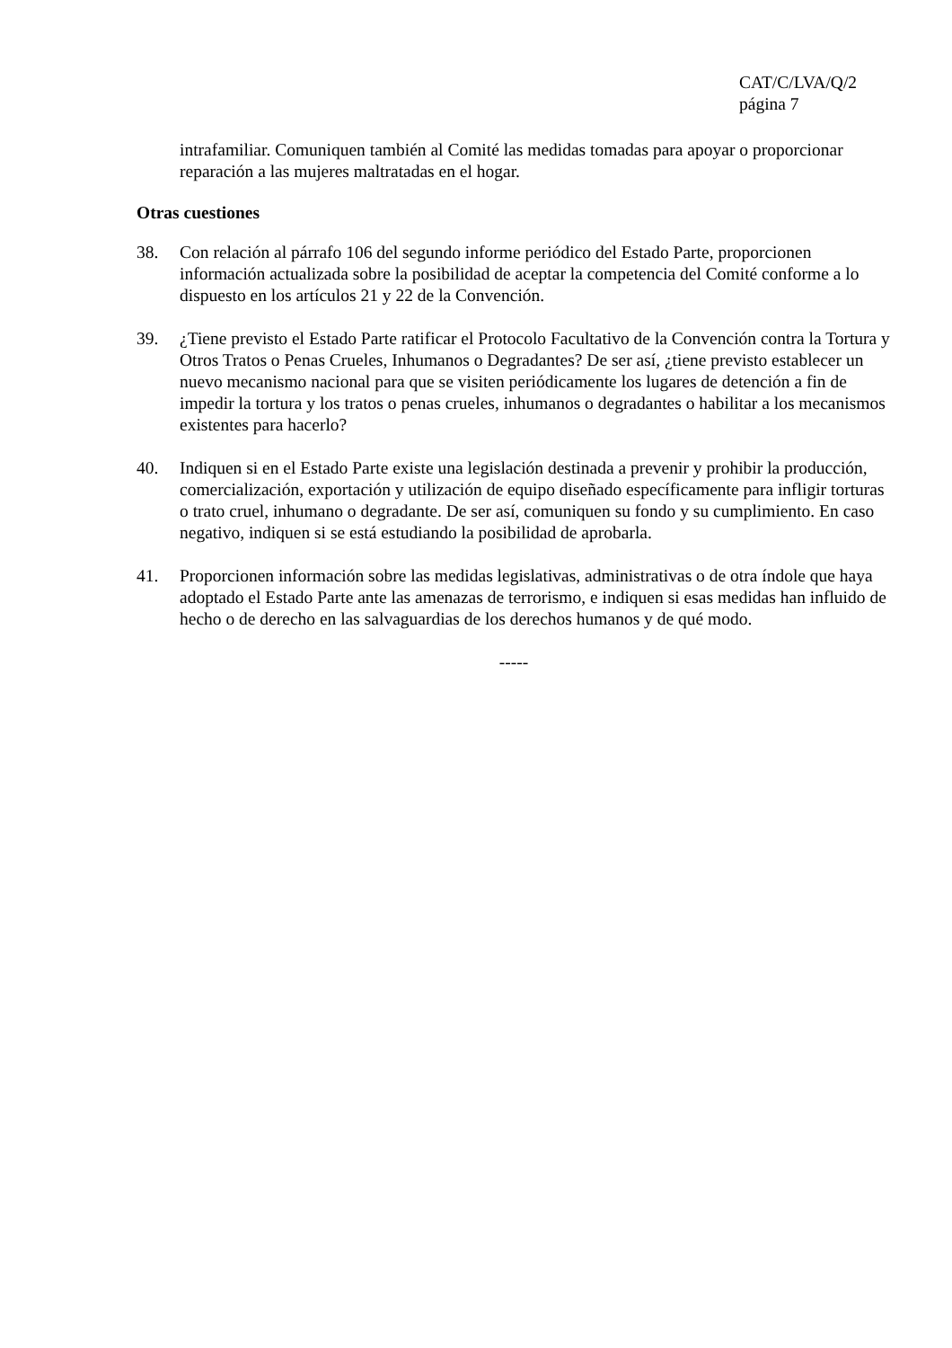CAT/C/LVA/Q/2
página 7
intrafamiliar. Comuniquen también al Comité las medidas tomadas para apoyar o proporcionar reparación a las mujeres maltratadas en el hogar.
Otras cuestiones
38. Con relación al párrafo 106 del segundo informe periódico del Estado Parte, proporcionen información actualizada sobre la posibilidad de aceptar la competencia del Comité conforme a lo dispuesto en los artículos 21 y 22 de la Convención.
39. ¿Tiene previsto el Estado Parte ratificar el Protocolo Facultativo de la Convención contra la Tortura y Otros Tratos o Penas Crueles, Inhumanos o Degradantes? De ser así, ¿tiene previsto establecer un nuevo mecanismo nacional para que se visiten periódicamente los lugares de detención a fin de impedir la tortura y los tratos o penas crueles, inhumanos o degradantes o habilitar a los mecanismos existentes para hacerlo?
40. Indiquen si en el Estado Parte existe una legislación destinada a prevenir y prohibir la producción, comercialización, exportación y utilización de equipo diseñado específicamente para infligir torturas o trato cruel, inhumano o degradante. De ser así, comuniquen su fondo y su cumplimiento. En caso negativo, indiquen si se está estudiando la posibilidad de aprobarla.
41. Proporcionen información sobre las medidas legislativas, administrativas o de otra índole que haya adoptado el Estado Parte ante las amenazas de terrorismo, e indiquen si esas medidas han influido de hecho o de derecho en las salvaguardias de los derechos humanos y de qué modo.
-----